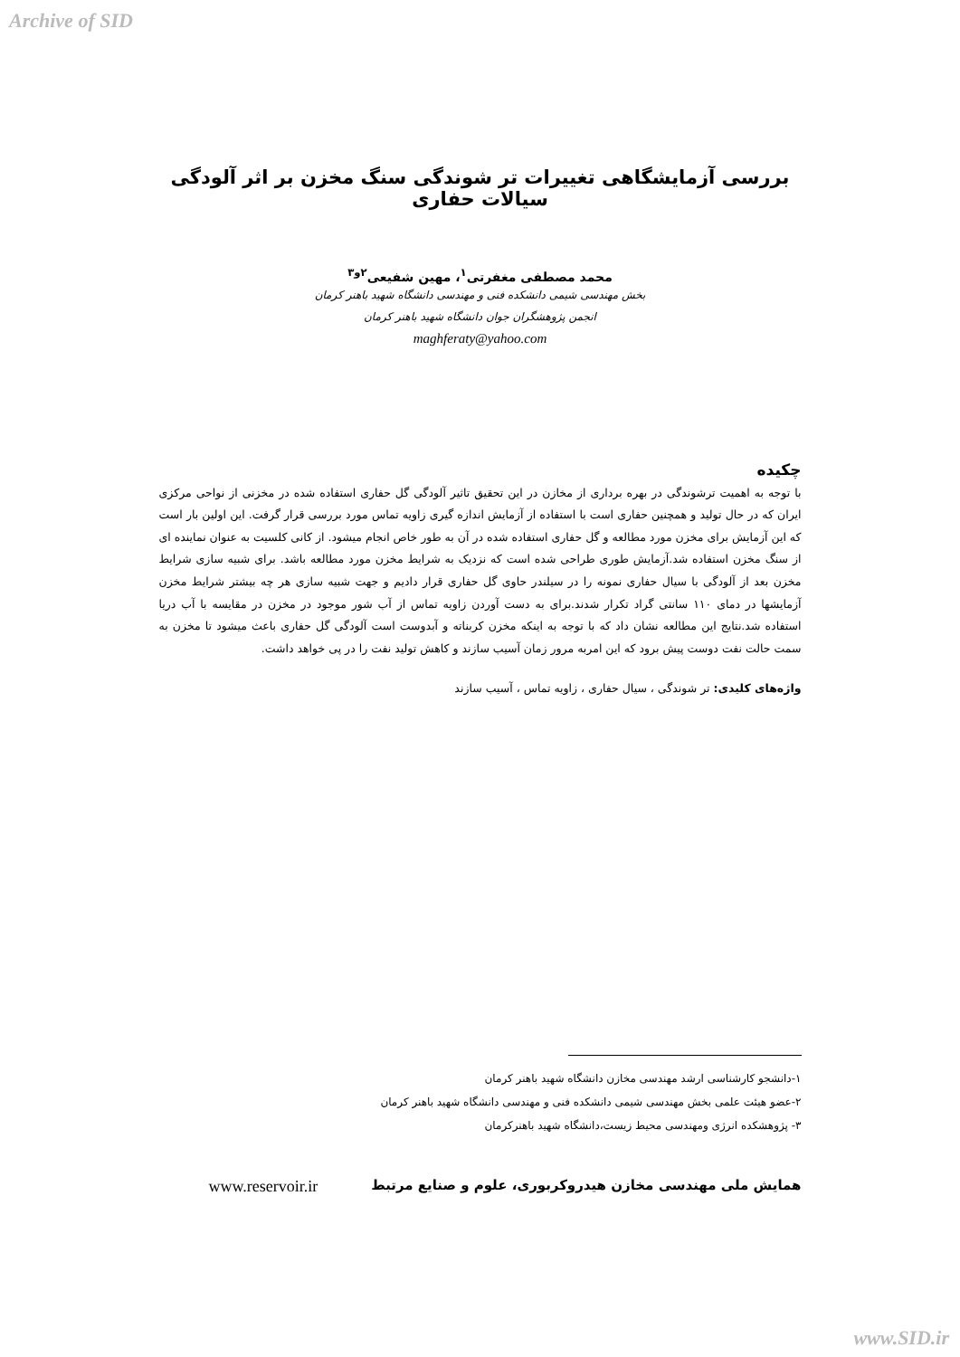Archive of SID
بررسی آزمایشگاهی تغییرات تر شوندگی سنگ مخزن بر اثر آلودگی سیالات حفاری
محمد مصطفی مغفرتی<sup>۱</sup>، مهین شفیعی<sup>۲و۳</sup>
بخش مهندسی شیمی دانشکده فنی و مهندسی دانشگاه شهید باهنر کرمان
انجمن پژوهشگران جوان دانشگاه شهید باهنر کرمان
maghferaty@yahoo.com
چکیده
با توجه به اهمیت ترشوندگی در بهره برداری از مخازن در این تحقیق تاثیر آلودگی گل حفاری استفاده شده در مخزنی از نواحی مرکزی ایران که در حال تولید و همچنین حفاری است با استفاده از آزمایش اندازه گیری زاویه تماس مورد بررسی قرار گرفت. این اولین بار است که این آزمایش برای مخزن مورد مطالعه و گل حفاری استفاده شده در آن به طور خاص انجام میشود. از کانی کلسیت به عنوان نماینده ای از سنگ مخزن استفاده شد.آزمایش طوری طراحی شده است که نزدیک به شرایط مخزن مورد مطالعه باشد. برای شبیه سازی شرایط مخزن بعد از آلودگی با سیال حفاری نمونه را در سیلندر حاوی گل حفاری قرار دادیم و جهت شبیه سازی هر چه بیشتر شرایط مخزن آزمایشها در دمای ۱۱۰ سانتی گراد تکرار شدند.برای به دست آوردن زاویه تماس از آب شور موجود در مخزن در مقایسه با آب دریا استفاده شد.نتایج این مطالعه نشان داد که با توجه به اینکه مخزن کربناته و آبدوست است آلودگی گل حفاری باعث میشود تا مخزن به سمت حالت نفت دوست پیش برود که این امربه مرور زمان آسیب سازند و کاهش تولید نفت را در پی خواهد داشت.
واژه‌های کلیدی: تر شوندگی ، سیال حفاری ، زاویه تماس ، آسیب سازند
۱-دانشجو کارشناسی ارشد مهندسی مخازن دانشگاه شهید باهنر کرمان
۲-عضو هیئت علمی بخش مهندسی شیمی دانشکده فنی و مهندسی دانشگاه شهید باهنر کرمان
۳- پژوهشکده انرژی ومهندسی محیط زیست،دانشگاه شهید باهنرکرمان
همایش ملی مهندسی مخازن هیدروکربوری، علوم و صنایع مرتبط www.reservoir.ir
www.SID.ir